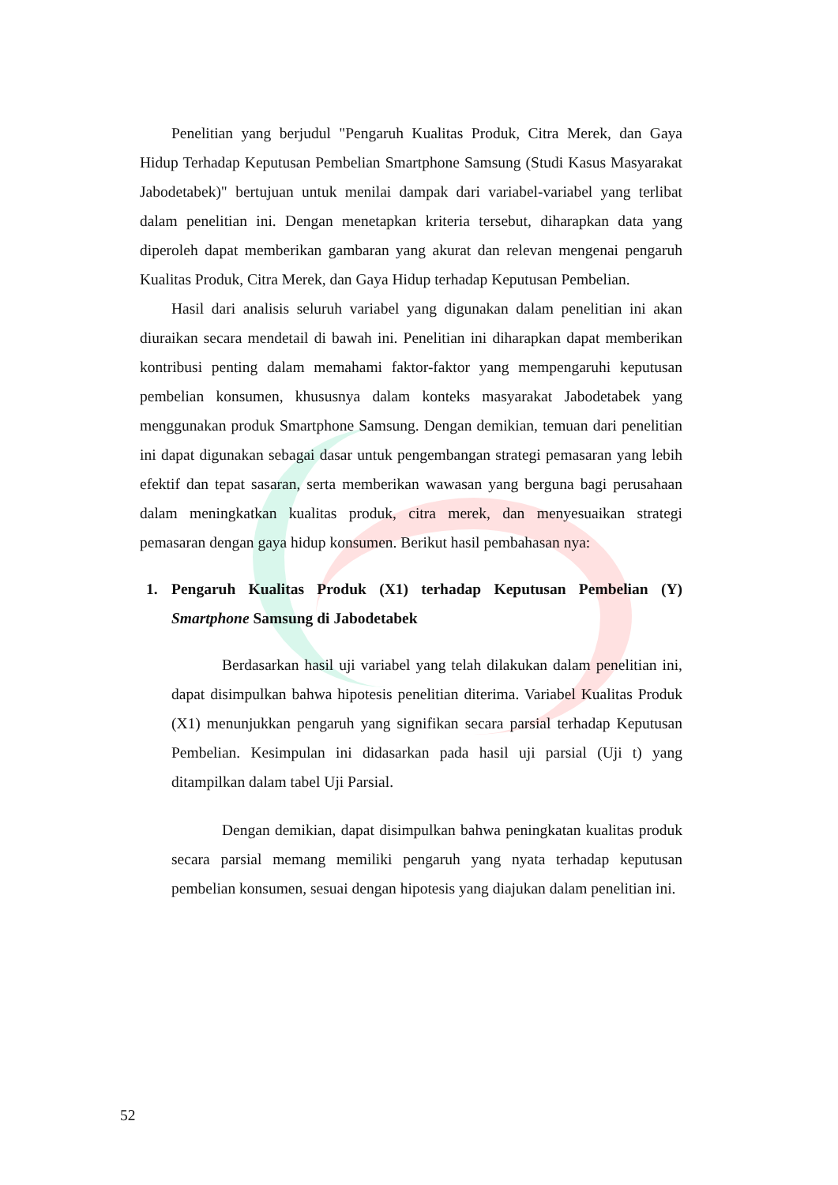Penelitian yang berjudul "Pengaruh Kualitas Produk, Citra Merek, dan Gaya Hidup Terhadap Keputusan Pembelian Smartphone Samsung (Studi Kasus Masyarakat Jabodetabek)" bertujuan untuk menilai dampak dari variabel-variabel yang terlibat dalam penelitian ini. Dengan menetapkan kriteria tersebut, diharapkan data yang diperoleh dapat memberikan gambaran yang akurat dan relevan mengenai pengaruh Kualitas Produk, Citra Merek, dan Gaya Hidup terhadap Keputusan Pembelian.
Hasil dari analisis seluruh variabel yang digunakan dalam penelitian ini akan diuraikan secara mendetail di bawah ini. Penelitian ini diharapkan dapat memberikan kontribusi penting dalam memahami faktor-faktor yang mempengaruhi keputusan pembelian konsumen, khususnya dalam konteks masyarakat Jabodetabek yang menggunakan produk Smartphone Samsung. Dengan demikian, temuan dari penelitian ini dapat digunakan sebagai dasar untuk pengembangan strategi pemasaran yang lebih efektif dan tepat sasaran, serta memberikan wawasan yang berguna bagi perusahaan dalam meningkatkan kualitas produk, citra merek, dan menyesuaikan strategi pemasaran dengan gaya hidup konsumen. Berikut hasil pembahasan nya:
1. Pengaruh Kualitas Produk (X1) terhadap Keputusan Pembelian (Y) Smartphone Samsung di Jabodetabek
Berdasarkan hasil uji variabel yang telah dilakukan dalam penelitian ini, dapat disimpulkan bahwa hipotesis penelitian diterima. Variabel Kualitas Produk (X1) menunjukkan pengaruh yang signifikan secara parsial terhadap Keputusan Pembelian. Kesimpulan ini didasarkan pada hasil uji parsial (Uji t) yang ditampilkan dalam tabel Uji Parsial.
Dengan demikian, dapat disimpulkan bahwa peningkatan kualitas produk secara parsial memang memiliki pengaruh yang nyata terhadap keputusan pembelian konsumen, sesuai dengan hipotesis yang diajukan dalam penelitian ini.
52